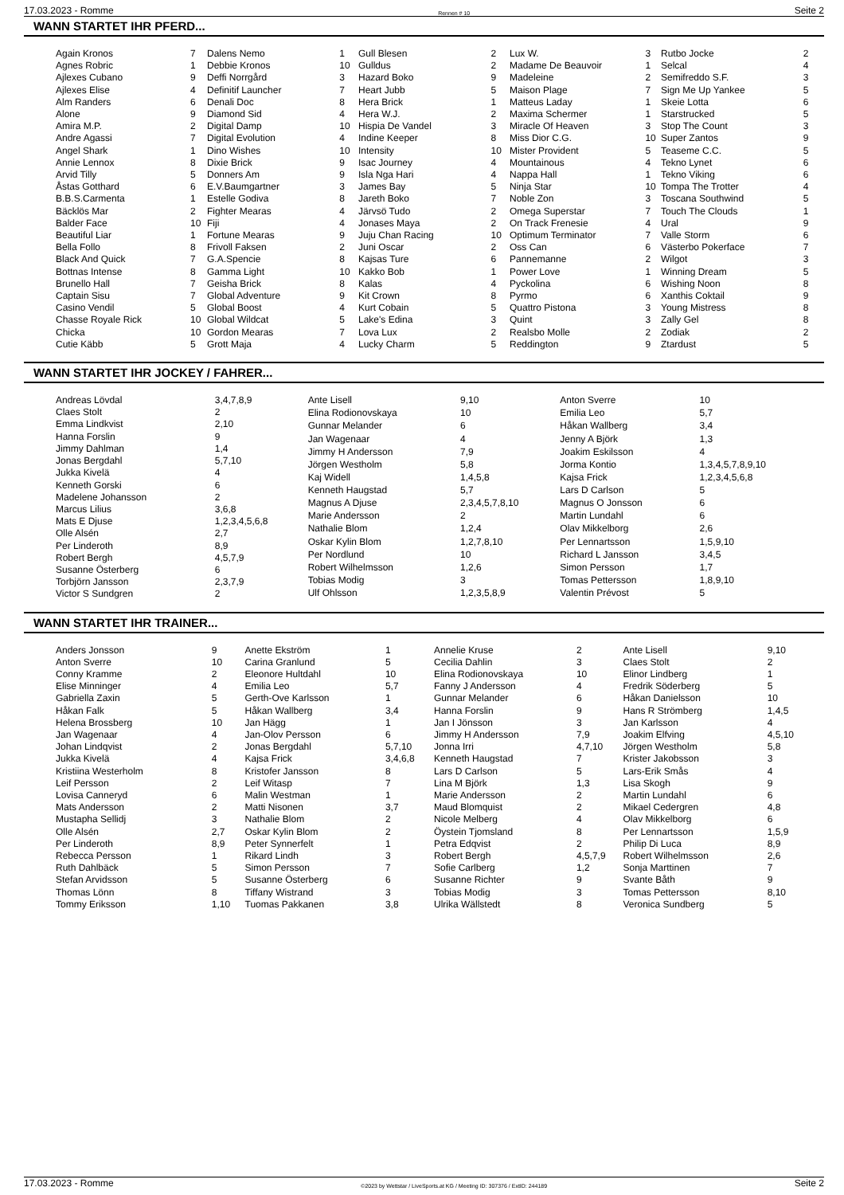17.03.2023 - Romme Rennen # 10 Seite 2
WANN STARTET IHR PFERD...
| Again Kronos | 7 |
| Agnes Robric | 1 |
| Ajlexes Cubano | 9 |
| Ajlexes Elise | 4 |
| Alm Randers | 6 |
| Alone | 9 |
| Amira M.P. | 2 |
| Andre Agassi | 7 |
| Angel Shark | 1 |
| Annie Lennox | 8 |
| Arvid Tilly | 5 |
| Åstas Gotthard | 6 |
| B.B.S.Carmenta | 1 |
| Bäcklös Mar | 2 |
| Balder Face | 10 |
| Beautiful Liar | 1 |
| Bella Follo | 8 |
| Black And Quick | 7 |
| Bottnas Intense | 8 |
| Brunello Hall | 7 |
| Captain Sisu | 7 |
| Casino Vendil | 5 |
| Chasse Royale Rick | 10 |
| Chicka | 10 |
| Cutie Käbb | 5 |
| Dalens Nemo | 1 |
| Debbie Kronos | 10 |
| Deffi Norrgård | 3 |
| Definitif Launcher | 7 |
| Denali Doc | 8 |
| Diamond Sid | 4 |
| Digital Damp | 10 |
| Digital Evolution | 4 |
| Dino Wishes | 10 |
| Dixie Brick | 9 |
| Donners Am | 9 |
| E.V.Baumgartner | 3 |
| Estelle Godiva | 8 |
| Fighter Mearas | 4 |
| Fiji | 4 |
| Fortune Mearas | 9 |
| Frivoll Faksen | 2 |
| G.A.Spencie | 8 |
| Gamma Light | 10 |
| Geisha Brick | 8 |
| Global Adventure | 9 |
| Global Boost | 4 |
| Global Wildcat | 5 |
| Gordon Mearas | 7 |
| Grott Maja | 4 |
| Gull Blesen | 2 |
| Gulldus | 2 |
| Hazard Boko | 9 |
| Heart Jubb | 5 |
| Hera Brick | 1 |
| Hera W.J. | 2 |
| Hispia De Vandel | 3 |
| Indine Keeper | 8 |
| Intensity | 10 |
| Isac Journey | 4 |
| Isla Nga Hari | 4 |
| James Bay | 5 |
| Jareth Boko | 7 |
| Järvsö Tudo | 2 |
| Jonases Maya | 2 |
| Juju Chan Racing | 10 |
| Juni Oscar | 2 |
| Kajsas Ture | 6 |
| Kakko Bob | 1 |
| Kalas | 4 |
| Kit Crown | 8 |
| Kurt Cobain | 5 |
| Lake's Edina | 3 |
| Lova Lux | 2 |
| Lucky Charm | 5 |
| Lux W. | 3 |
| Madame De Beauvoir | 1 |
| Madeleine | 2 |
| Maison Plage | 7 |
| Matteus Laday | 1 |
| Maxima Schermer | 1 |
| Miracle Of Heaven | 3 |
| Miss Dior C.G. | 10 |
| Mister Provident | 5 |
| Mountainous | 4 |
| Nappa Hall | 1 |
| Ninja Star | 10 |
| Noble Zon | 3 |
| Omega Superstar | 7 |
| On Track Frenesie | 4 |
| Optimum Terminator | 7 |
| Oss Can | 6 |
| Pannemanne | 2 |
| Power Love | 1 |
| Pyckolina | 6 |
| Pyrmo | 6 |
| Quattro Pistona | 3 |
| Quint | 3 |
| Realsbo Molle | 2 |
| Reddington | 9 |
| Rutbo Jocke | 2 |
| Selcal | 4 |
| Semifreddo S.F. | 3 |
| Sign Me Up Yankee | 5 |
| Skeie Lotta | 6 |
| Starstrucked | 5 |
| Stop The Count | 3 |
| Super Zantos | 9 |
| Teaseme C.C. | 5 |
| Tekno Lynet | 6 |
| Tekno Viking | 6 |
| Tompa The Trotter | 4 |
| Toscana Southwind | 5 |
| Touch The Clouds | 1 |
| Ural | 9 |
| Valle Storm | 6 |
| Västerbo Pokerface | 7 |
| Wilgot | 3 |
| Winning Dream | 5 |
| Wishing Noon | 8 |
| Xanthis Coktail | 9 |
| Young Mistress | 8 |
| Zally Gel | 8 |
| Zodiak | 2 |
| Ztardust | 5 |
WANN STARTET IHR JOCKEY / FAHRER...
| Andreas Lövdal | 3,4,7,8,9 |
| Claes Stolt | 2 |
| Emma Lindkvist | 2,10 |
| Hanna Forslin | 9 |
| Jimmy Dahlman | 1,4 |
| Jonas Bergdahl | 5,7,10 |
| Jukka Kivelä | 4 |
| Kenneth Gorski | 6 |
| Madelene Johansson | 2 |
| Marcus Lilius | 3,6,8 |
| Mats E Djuse | 1,2,3,4,5,6,8 |
| Olle Alsén | 2,7 |
| Per Linderoth | 8,9 |
| Robert Bergh | 4,5,7,9 |
| Susanne Österberg | 6 |
| Torbjörn Jansson | 2,3,7,9 |
| Victor S Sundgren | 2 |
| Ante Lisell | 9,10 |
| Elina Rodionovskaya | 10 |
| Gunnar Melander | 6 |
| Jan Wagenaar | 4 |
| Jimmy H Andersson | 7,9 |
| Jörgen Westholm | 5,8 |
| Kaj Widell | 1,4,5,8 |
| Kenneth Haugstad | 5,7 |
| Magnus A Djuse | 2,3,4,5,7,8,10 |
| Marie Andersson | 2 |
| Nathalie Blom | 1,2,4 |
| Oskar Kylin Blom | 1,2,7,8,10 |
| Per Nordlund | 10 |
| Robert Wilhelmsson | 1,2,6 |
| Tobias Modig | 3 |
| Ulf Ohlsson | 1,2,3,5,8,9 |
| Anton Sverre | 10 |
| Emilia Leo | 5,7 |
| Håkan Wallberg | 3,4 |
| Jenny A Björk | 1,3 |
| Joakim Eskilsson | 4 |
| Jorma Kontio | 1,3,4,5,7,8,9,10 |
| Kajsa Frick | 1,2,3,4,5,6,8 |
| Lars D Carlson | 5 |
| Magnus O Jonsson | 6 |
| Martin Lundahl | 6 |
| Olav Mikkelborg | 2,6 |
| Per Lennartsson | 1,5,9,10 |
| Richard L Jansson | 3,4,5 |
| Simon Persson | 1,7 |
| Tomas Pettersson | 1,8,9,10 |
| Valentin Prévost | 5 |
WANN STARTET IHR TRAINER...
| Anders Jonsson | 9 |
| Anton Sverre | 10 |
| Conny Kramme | 2 |
| Elise Minninger | 4 |
| Gabriella Zaxin | 5 |
| Håkan Falk | 5 |
| Helena Brossberg | 10 |
| Jan Wagenaar | 4 |
| Johan Lindqvist | 2 |
| Jukka Kivelä | 4 |
| Kristiina Westerholm | 8 |
| Leif Persson | 2 |
| Lovisa Canneryd | 6 |
| Mats Andersson | 2 |
| Mustapha Sellidj | 3 |
| Olle Alsén | 2,7 |
| Per Linderoth | 8,9 |
| Rebecca Persson | 1 |
| Ruth Dahlbäck | 5 |
| Stefan Arvidsson | 5 |
| Thomas Lönn | 8 |
| Tommy Eriksson | 1,10 |
| Anette Ekström | 1 |
| Carina Granlund | 5 |
| Eleonore Hultdahl | 10 |
| Emilia Leo | 5,7 |
| Gerth-Ove Karlsson | 1 |
| Håkan Wallberg | 3,4 |
| Jan Hägg | 1 |
| Jan-Olov Persson | 6 |
| Jonas Bergdahl | 5,7,10 |
| Kajsa Frick | 3,4,6,8 |
| Kristofer Jansson | 8 |
| Leif Witasp | 7 |
| Malin Westman | 1 |
| Matti Nisonen | 3,7 |
| Nathalie Blom | 2 |
| Oskar Kylin Blom | 2 |
| Peter Synnerfelt | 1 |
| Rikard Lindh | 3 |
| Simon Persson | 7 |
| Susanne Österberg | 6 |
| Tiffany Wistrand | 3 |
| Tuomas Pakkanen | 3,8 |
| Annelie Kruse | 2 |
| Cecilia Dahlin | 3 |
| Elina Rodionovskaya | 10 |
| Fanny J Andersson | 4 |
| Gunnar Melander | 6 |
| Hanna Forslin | 9 |
| Jan I Jönsson | 3 |
| Jimmy H Andersson | 7,9 |
| Jonna Irri | 4,7,10 |
| Kenneth Haugstad | 7 |
| Lars D Carlson | 5 |
| Lina M Björk | 1,3 |
| Marie Andersson | 2 |
| Maud Blomquist | 2 |
| Nicole Melberg | 4 |
| Öystein Tjomsland | 8 |
| Petra Edqvist | 2 |
| Robert Bergh | 4,5,7,9 |
| Sofie Carlberg | 1,2 |
| Susanne Richter | 9 |
| Tobias Modig | 3 |
| Ulrika Wällstedt | 8 |
| Ante Lisell | 9,10 |
| Claes Stolt | 2 |
| Elinor Lindberg | 1 |
| Fredrik Söderberg | 5 |
| Håkan Danielsson | 10 |
| Hans R Strömberg | 1,4,5 |
| Jan Karlsson | 4 |
| Joakim Elfving | 4,5,10 |
| Jörgen Westholm | 5,8 |
| Krister Jakobsson | 3 |
| Lars-Erik Smås | 4 |
| Lisa Skogh | 9 |
| Martin Lundahl | 6 |
| Mikael Cedergren | 4,8 |
| Olav Mikkelborg | 6 |
| Per Lennartsson | 1,5,9 |
| Philip Di Luca | 8,9 |
| Robert Wilhelmsson | 2,6 |
| Sonja Marttinen | 7 |
| Svante Båth | 9 |
| Tomas Pettersson | 8,10 |
| Veronica Sundberg | 5 |
17.03.2023 - Romme ©2023 by Wettstar / LiveSports.at KG / Meeting ID: 307376 / ExtID: 244189 Seite 2